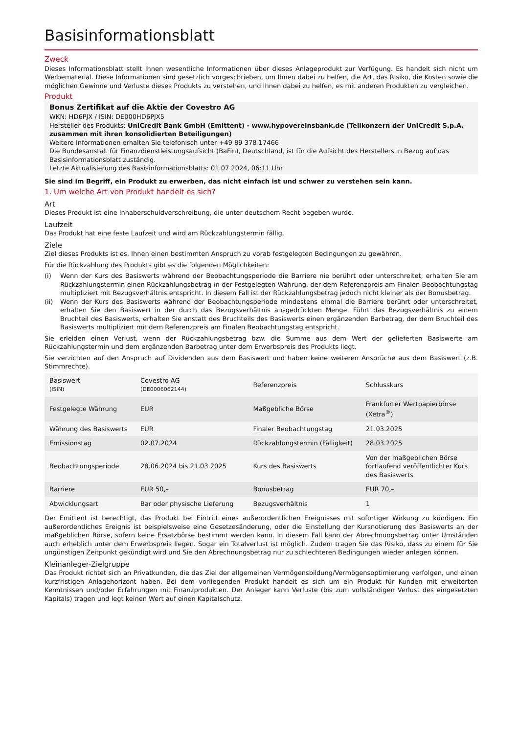Basisinformationsblatt
Zweck
Dieses Informationsblatt stellt Ihnen wesentliche Informationen über dieses Anlageprodukt zur Verfügung. Es handelt sich nicht um Werbematerial. Diese Informationen sind gesetzlich vorgeschrieben, um Ihnen dabei zu helfen, die Art, das Risiko, die Kosten sowie die möglichen Gewinne und Verluste dieses Produkts zu verstehen, und Ihnen dabei zu helfen, es mit anderen Produkten zu vergleichen.
Produkt
Bonus Zertifikat auf die Aktie der Covestro AG
WKN: HD6PJX / ISIN: DE000HD6PJX5
Hersteller des Produkts: UniCredit Bank GmbH (Emittent) - www.hypovereinsbank.de (Teilkonzern der UniCredit S.p.A. zusammen mit ihren konsolidierten Beteiligungen)
Weitere Informationen erhalten Sie telefonisch unter +49 89 378 17466
Die Bundesanstalt für Finanzdienstleistungsaufsicht (BaFin), Deutschland, ist für die Aufsicht des Herstellers in Bezug auf das Basisinformationsblatt zuständig.
Letzte Aktualisierung des Basisinformationsblatts: 01.07.2024, 06:11 Uhr
Sie sind im Begriff, ein Produkt zu erwerben, das nicht einfach ist und schwer zu verstehen sein kann.
1. Um welche Art von Produkt handelt es sich?
Art
Dieses Produkt ist eine Inhaberschuldverschreibung, die unter deutschem Recht begeben wurde.
Laufzeit
Das Produkt hat eine feste Laufzeit und wird am Rückzahlungstermin fällig.
Ziele
Ziel dieses Produkts ist es, Ihnen einen bestimmten Anspruch zu vorab festgelegten Bedingungen zu gewähren.
Für die Rückzahlung des Produkts gibt es die folgenden Möglichkeiten:
(i) Wenn der Kurs des Basiswerts während der Beobachtungsperiode die Barriere nie berührt oder unterschreitet, erhalten Sie am Rückzahlungstermin einen Rückzahlungsbetrag in der Festgelegten Währung, der dem Referenzpreis am Finalen Beobachtungstag multipliziert mit Bezugsverhältnis entspricht. In diesem Fall ist der Rückzahlungsbetrag jedoch nicht kleiner als der Bonusbetrag.
(ii) Wenn der Kurs des Basiswerts während der Beobachtungsperiode mindestens einmal die Barriere berührt oder unterschreitet, erhalten Sie den Basiswert in der durch das Bezugsverhältnis ausgedrückten Menge. Führt das Bezugsverhältnis zu einem Bruchteil des Basiswerts, erhalten Sie anstatt des Bruchteils des Basiswerts einen ergänzenden Barbetrag, der dem Bruchteil des Basiswerts multipliziert mit dem Referenzpreis am Finalen Beobachtungstag entspricht.
Sie erleiden einen Verlust, wenn der Rückzahlungsbetrag bzw. die Summe aus dem Wert der gelieferten Basiswerte am Rückzahlungstermin und dem ergänzenden Barbetrag unter dem Erwerbspreis des Produkts liegt.
Sie verzichten auf den Anspruch auf Dividenden aus dem Basiswert und haben keine weiteren Ansprüche aus dem Basiswert (z.B. Stimmrechte).
| Basiswert (ISIN) | Covestro AG (DE0006062144) | Referenzpreis | Schlusskurs |
| Festgelegte Währung | EUR | Maßgebliche Börse | Frankfurter Wertpapierbörse (Xetra<sup>®</sup>) |
| Währung des Basiswerts | EUR | Finaler Beobachtungstag | 21.03.2025 |
| Emissionstag | 02.07.2024 | Rückzahlungstermin (Fälligkeit) | 28.03.2025 |
| Beobachtungsperiode | 28.06.2024 bis 21.03.2025 | Kurs des Basiswerts | Von der maßgeblichen Börse fortlaufend veröffentlichter Kurs des Basiswerts |
| Barriere | EUR 50,– | Bonusbetrag | EUR 70,– |
| Abwicklungsart | Bar oder physische Lieferung | Bezugsverhältnis | 1 |
Der Emittent ist berechtigt, das Produkt bei Eintritt eines außerordentlichen Ereignisses mit sofortiger Wirkung zu kündigen. Ein außerordentliches Ereignis ist beispielsweise eine Gesetzesänderung, oder die Einstellung der Kursnotierung des Basiswerts an der maßgeblichen Börse, sofern keine Ersatzbörse bestimmt werden kann. In diesem Fall kann der Abrechnungsbetrag unter Umständen auch erheblich unter dem Erwerbspreis liegen. Sogar ein Totalverlust ist möglich. Zudem tragen Sie das Risiko, dass zu einem für Sie ungünstigen Zeitpunkt gekündigt wird und Sie den Abrechnungsbetrag nur zu schlechteren Bedingungen wieder anlegen können.
Kleinanleger-Zielgruppe
Das Produkt richtet sich an Privatkunden, die das Ziel der allgemeinen Vermögensbildung/Vermögensoptimierung verfolgen, und einen kurzfristigen Anlagehorizont haben. Bei dem vorliegenden Produkt handelt es sich um ein Produkt für Kunden mit erweiterten Kenntnissen und/oder Erfahrungen mit Finanzprodukten. Der Anleger kann Verluste (bis zum vollständigen Verlust des eingesetzten Kapitals) tragen und legt keinen Wert auf einen Kapitalschutz.